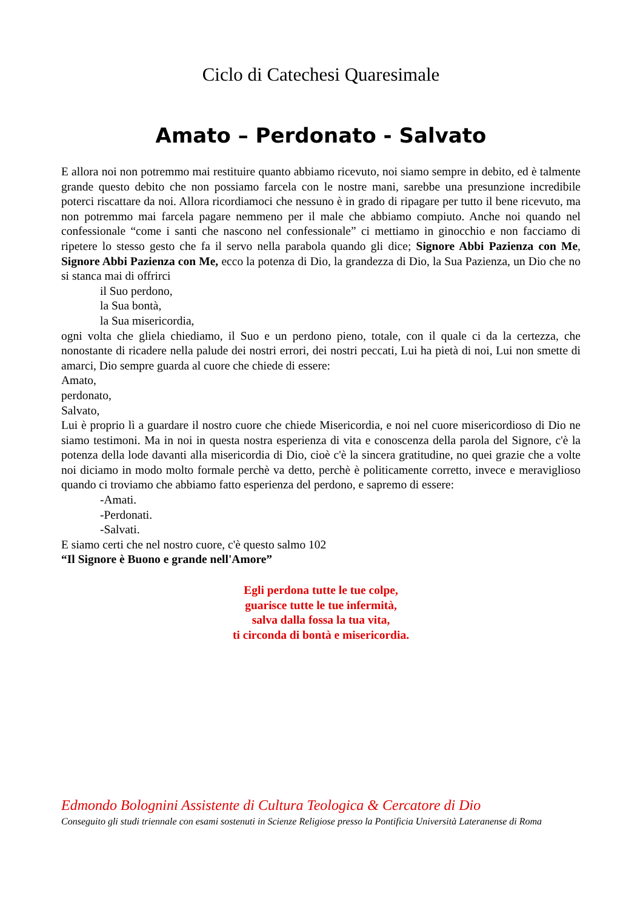Ciclo di Catechesi Quaresimale
Amato – Perdonato - Salvato
E allora noi non potremmo mai restituire quanto abbiamo ricevuto, noi siamo sempre in debito, ed è talmente grande questo debito che non possiamo farcela con le nostre mani, sarebbe una presunzione incredibile poterci riscattare da noi. Allora ricordiamoci che nessuno è in grado di ripagare per tutto il bene ricevuto, ma non potremmo mai farcela pagare nemmeno per il male che abbiamo compiuto. Anche noi quando nel confessionale “come i santi che nascono nel confessionale” ci mettiamo in ginocchio e non facciamo di ripetere lo stesso gesto che fa il servo nella parabola quando gli dice; Signore Abbi Pazienza con Me, Signore Abbi Pazienza con Me, ecco la potenza di Dio, la grandezza di Dio, la Sua Pazienza, un Dio che no si stanca mai di offrirci
il Suo perdono,
la Sua bontà,
la Sua misericordia,
ogni volta che gliela chiediamo, il Suo e un perdono pieno, totale, con il quale ci da la certezza, che nonostante di ricadere nella palude dei nostri errori, dei nostri peccati, Lui ha pietà di noi, Lui non smette di amarci, Dio sempre guarda al cuore che chiede di essere:
Amato,
perdonato,
Salvato,
Lui è proprio lì a guardare il nostro cuore che chiede Misericordia, e noi nel cuore misericordioso di Dio ne siamo testimoni. Ma in noi in questa nostra esperienza di vita e conoscenza della parola del Signore, c'è la potenza della lode davanti alla misericordia di Dio, cioè c'è la sincera gratitudine, no quei grazie che a volte noi diciamo in modo molto formale perchè va detto, perchè è politicamente corretto, invece e meraviglioso quando ci troviamo che abbiamo fatto esperienza del perdono, e sapremo di essere:
-Amati.
-Perdonati.
-Salvati.
E siamo certi che nel nostro cuore, c'è questo salmo 102
“Il Signore è Buono e grande nell'Amore”
Egli perdona tutte le tue colpe,
guarisce tutte le tue infermità,
salva dalla fossa la tua vita,
ti circonda di bontà e misericordia.
Edmondo Bolognini Assistente di Cultura Teologica & Cercatore di Dio
Conseguito gli studi triennale con esami sostenuti in Scienze Religiose presso la Pontificia Università Lateranense di Roma